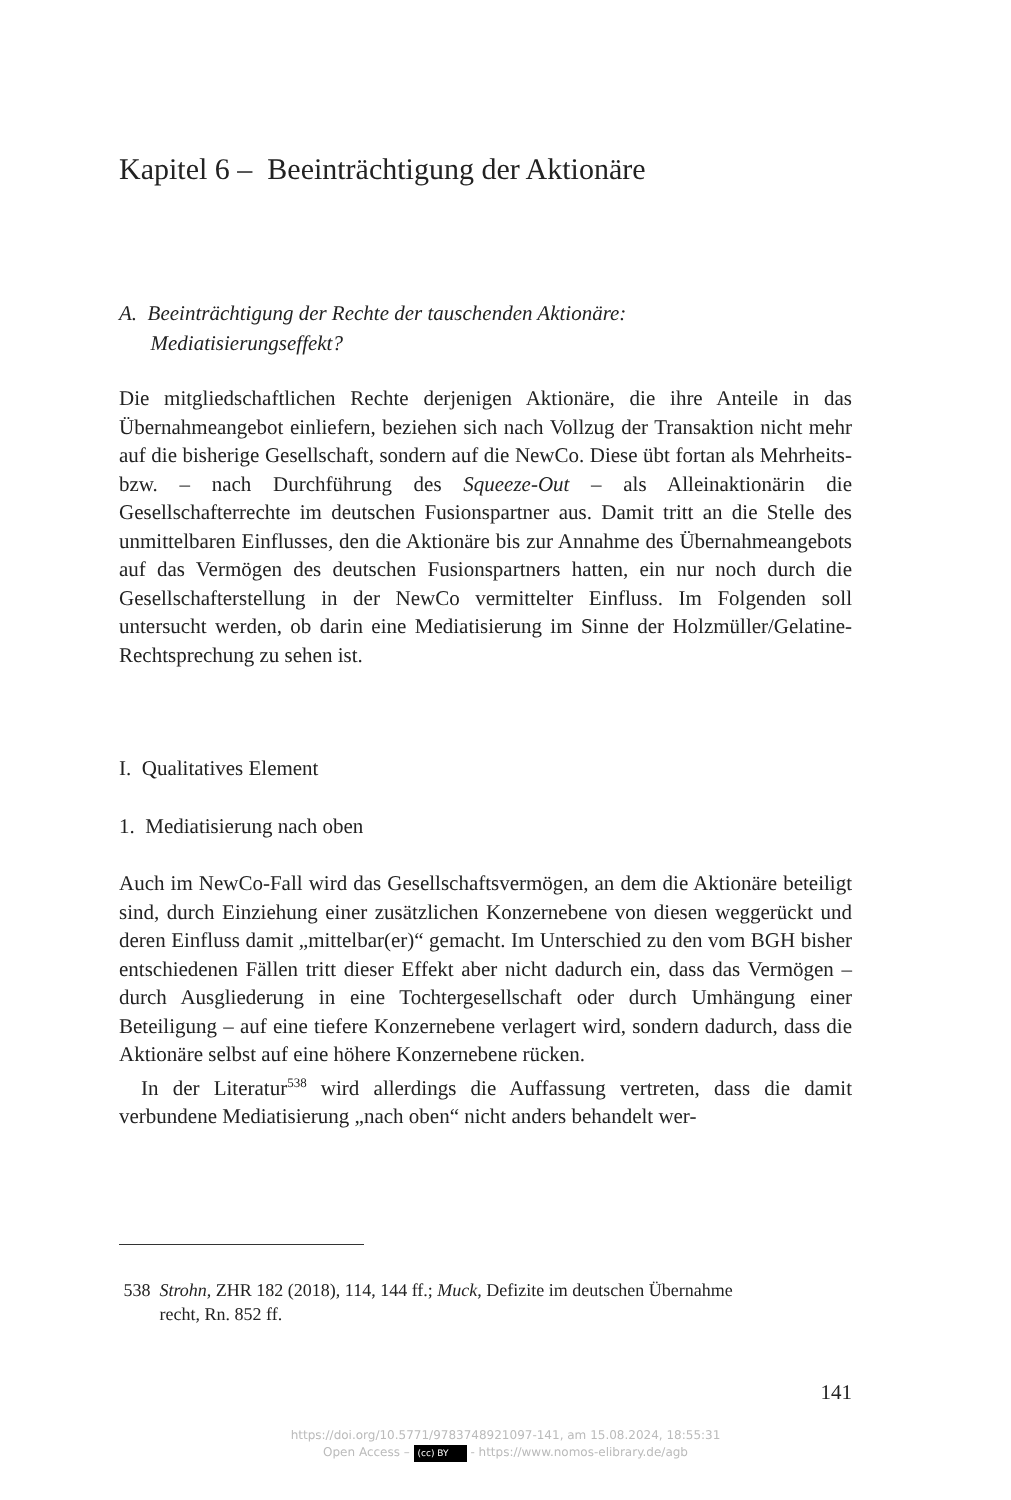Kapitel 6 – Beeinträchtigung der Aktionäre
A. Beeinträchtigung der Rechte der tauschenden Aktionäre:
Mediatisierungseffekt?
Die mitgliedschaftlichen Rechte derjenigen Aktionäre, die ihre Anteile in das Übernahmeangebot einliefern, beziehen sich nach Vollzug der Trans­aktion nicht mehr auf die bisherige Gesellschaft, sondern auf die NewCo. Diese übt fortan als Mehrheits- bzw. – nach Durchführung des Squeeze-Out – als Alleinaktionärin die Gesellschafterrechte im deutschen Fusionspart­ner aus. Damit tritt an die Stelle des unmittelbaren Einflusses, den die Ak­tionäre bis zur Annahme des Übernahmeangebots auf das Vermögen des deutschen Fusionspartners hatten, ein nur noch durch die Gesellschafter­stellung in der NewCo vermittelter Einfluss. Im Folgenden soll untersucht werden, ob darin eine Mediatisierung im Sinne der Holzmüller/Gelatine-Rechtsprechung zu sehen ist.
I. Qualitatives Element
1. Mediatisierung nach oben
Auch im NewCo-Fall wird das Gesellschaftsvermögen, an dem die Aktio­näre beteiligt sind, durch Einziehung einer zusätzlichen Konzernebene von diesen weggerückt und deren Einfluss damit „mittelbar(er)“ gemacht. Im Unterschied zu den vom BGH bisher entschiedenen Fällen tritt dieser Effekt aber nicht dadurch ein, dass das Vermögen – durch Ausgliederung in eine Tochtergesellschaft oder durch Umhängung einer Beteiligung – auf eine tiefere Konzernebene verlagert wird, sondern dadurch, dass die Aktio­näre selbst auf eine höhere Konzernebene rücken.
In der Literatur<sup>538</sup> wird allerdings die Auffassung vertreten, dass die da­mit verbundene Mediatisierung „nach oben“ nicht anders behandelt wer-
538 Strohn, ZHR 182 (2018), 114, 144 ff.; Muck, Defizite im deutschen Übernahme­
recht, Rn. 852 ff.
141
https://doi.org/10.5771/9783748921097-141, am 15.08.2024, 18:55:31
Open Access – (cc) BY - https://www.nomos-elibrary.de/agb